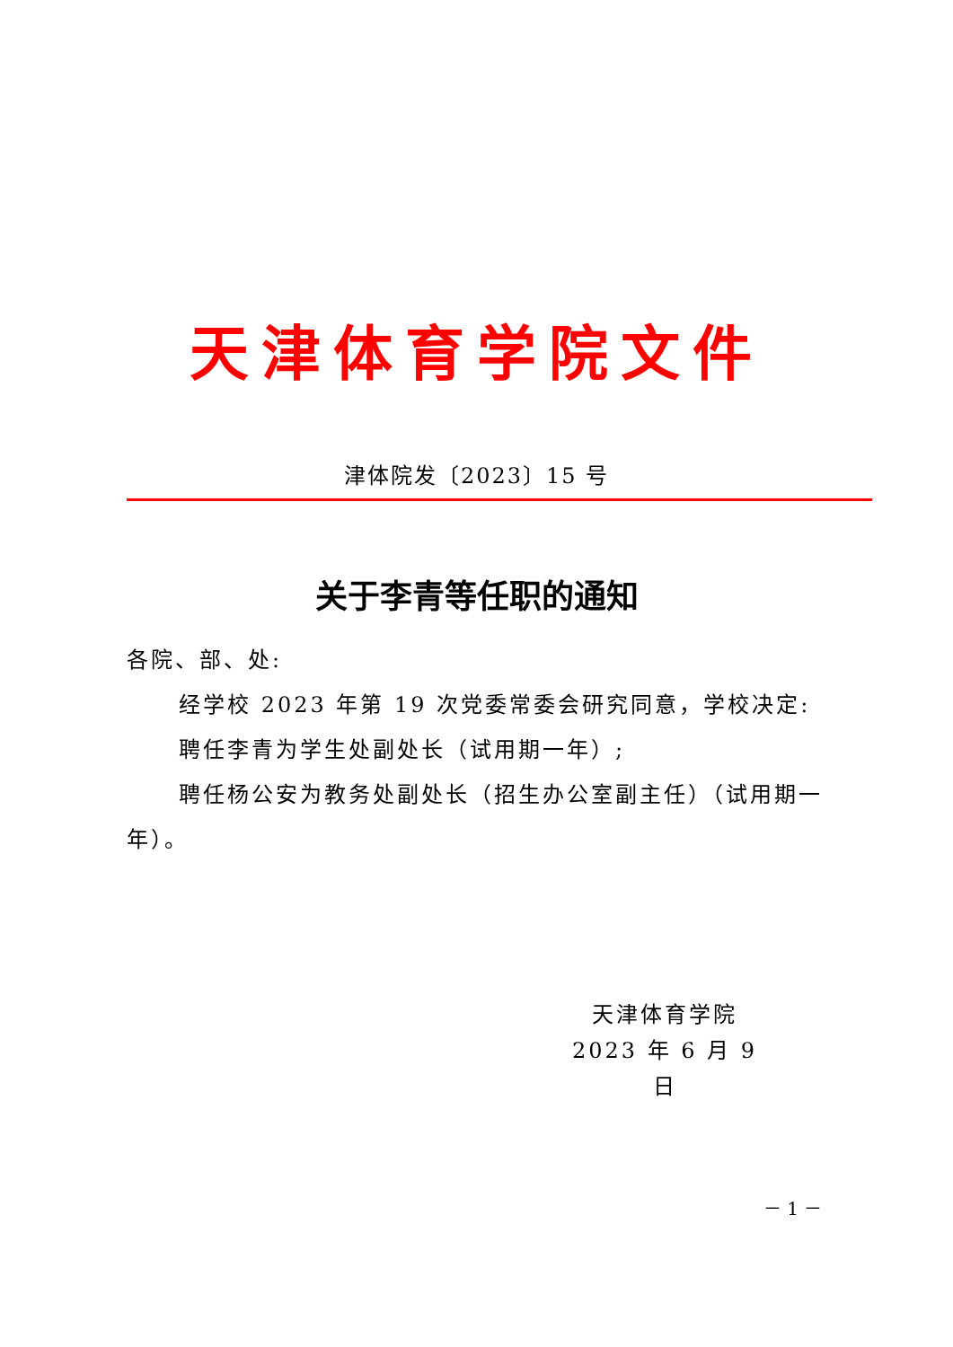天津体育学院文件
津体院发〔2023〕15 号
关于李青等任职的通知
各院、部、处:
经学校 2023 年第 19 次党委常委会研究同意，学校决定:
聘任李青为学生处副处长（试用期一年）;
聘任杨公安为教务处副处长（招生办公室副主任）（试用期一年）。
天津体育学院
2023 年 6 月 9 日
－ 1 －